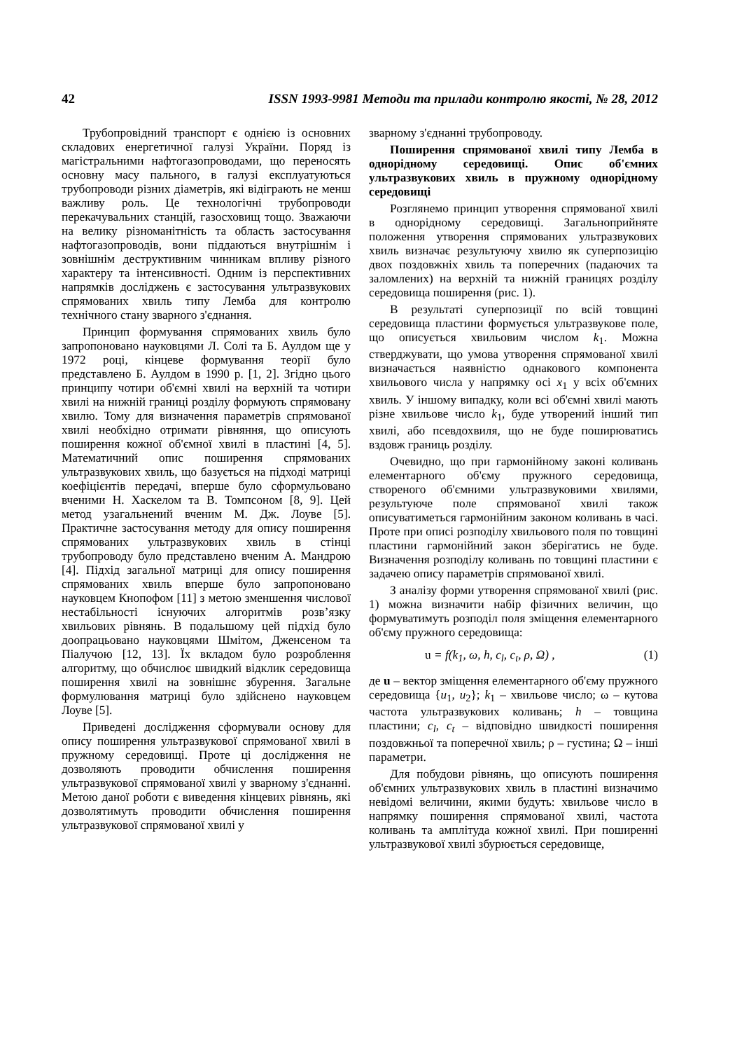42 ISSN 1993-9981 Методи та прилади контролю якості, № 28, 2012
Трубопровідний транспорт є однією із основних складових енергетичної галузі України. Поряд із магістральними нафтогазопроводами, що переносять основну масу пального, в галузі експлуатуються трубопроводи різних діаметрів, які відіграють не менш важливу роль. Це технологічні трубопроводи перекачувальних станцій, газосховищ тощо. Зважаючи на велику різноманітність та область застосування нафтогазопроводів, вони піддаються внутрішнім і зовнішнім деструктивним чинникам впливу різного характеру та інтенсивності. Одним із перспективних напрямків досліджень є застосування ультразвукових спрямованих хвиль типу Лемба для контролю технічного стану зварного з'єднання.
Принцип формування спрямованих хвиль було запропоновано науковцями Л. Солі та Б. Аулдом ще у 1972 році, кінцеве формування теорії було представлено Б. Аулдом в 1990 р. [1, 2]. Згідно цього принципу чотири об'ємні хвилі на верхній та чотири хвилі на нижній границі розділу формують спрямовану хвилю. Тому для визначення параметрів спрямованої хвилі необхідно отримати рівняння, що описують поширення кожної об'ємної хвилі в пластині [4, 5]. Математичний опис поширення спрямованих ультразвукових хвиль, що базується на підході матриці коефіцієнтів передачі, вперше було сформульовано вченими Н. Хаскелом та В. Томпсоном [8, 9]. Цей метод узагальнений вченим М. Дж. Лоуве [5]. Практичне застосування методу для опису поширення спрямованих ультразвукових хвиль в стінці трубопроводу було представлено вченим А. Мандрою [4]. Підхід загальної матриці для опису поширення спрямованих хвиль вперше було запропоновано науковцем Кнопофом [11] з метою зменшення числової нестабільності існуючих алгоритмів розв’язку хвильових рівнянь. В подальшому цей підхід було доопрацьовано науковцями Шмітом, Дженсеном та Піалучою [12, 13]. Їх вкладом було розроблення алгоритму, що обчислює швидкий відклик середовища поширення хвилі на зовнішнє збурення. Загальне формулювання матриці було здійснено науковцем Лоуве [5].
Приведені дослідження сформували основу для опису поширення ультразвукової спрямованої хвилі в пружному середовищі. Проте ці дослідження не дозволяють проводити обчислення поширення ультразвукової спрямованої хвилі у зварному з'єднанні. Метою даної роботи є виведення кінцевих рівнянь, які дозволятимуть проводити обчислення поширення ультразвукової спрямованої хвилі у
зварному з'єднанні трубопроводу.
Поширення спрямованої хвилі типу Лемба в однорідному середовищі. Опис об'ємних ультразвукових хвиль в пружному однорідному середовищі
Розглянемо принцип утворення спрямованої хвилі в однорідному середовищі. Загальноприйняте положення утворення спрямованих ультразвукових хвиль визначає результуючу хвилю як суперпозицію двох поздовжніх хвиль та поперечних (падаючих та заломлених) на верхній та нижній границях розділу середовища поширення (рис. 1).
В результаті суперпозиції по всій товщині середовища пластини формується ультразвукове поле, що описується хвильовим числом k<sub>1</sub>. Можна стверджувати, що умова утворення спрямованої хвилі визначається наявністю однакового компонента хвильового числа у напрямку осі x<sub>1</sub> у всіх об'ємних хвиль. У іншому випадку, коли всі об'ємні хвилі мають різне хвильове число k<sub>1</sub>, буде утворений інший тип хвилі, або псевдохвиля, що не буде поширюватись вздовж границь розділу.
Очевидно, що при гармонійному законі коливань елементарного об'єму пружного середовища, створеного об'ємними ультразвуковими хвилями, результуюче поле спрямованої хвилі також описуватиметься гармонійним законом коливань в часі. Проте при описі розподілу хвильового поля по товщині пластини гармонійний закон зберігатись не буде. Визначення розподілу коливань по товщині пластини є задачею опису параметрів спрямованої хвилі.
З аналізу форми утворення спрямованої хвилі (рис. 1) можна визначити набір фізичних величин, що формуватимуть розподіл поля зміщення елементарного об'єму пружного середовища:
u = f(k<sub>1</sub>, ω, h, c<sub>l</sub>, c<sub>t</sub>, ρ, Ω) , (1)
де u – вектор зміщення елементарного об'єму пружного середовища {u<sub>1</sub>, u<sub>2</sub>}; k<sub>1</sub> – хвильове число; ω – кутова частота ультразвукових коливань; h – товщина пластини; c<sub>l</sub>, c<sub>t</sub> – відповідно швидкості поширення поздовжньої та поперечної хвиль; ρ – густина; Ω – інші параметри.
Для побудови рівнянь, що описують поширення об'ємних ультразвукових хвиль в пластині визначимо невідомі величини, якими будуть: хвильове число в напрямку поширення спрямованої хвилі, частота коливань та амплітуда кожної хвилі. При поширенні ультразвукової хвилі збурюється середовище,